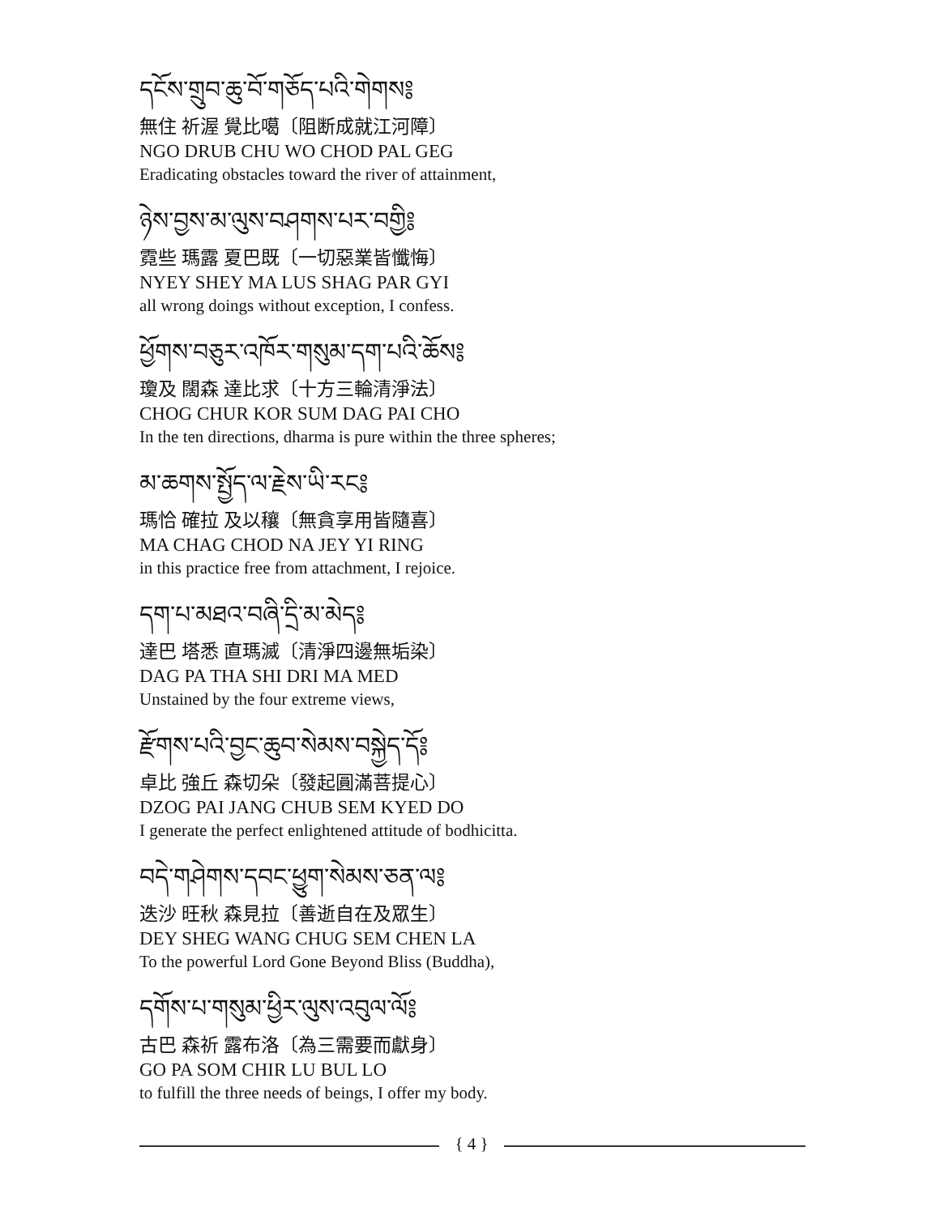དངོས་གྲུབ་ཆུ་བོ་གཅོད་པའི་གེགས༔
無住 祈渥 覺比噶〔阻断成就江河障〕
NGO DRUB CHU WO CHOD PAL GEG
Eradicating obstacles toward the river of attainment,
ཉེས་བྱས་མ་ལུས་བཤགས་པར་བགྱི༔
霓些 瑪露 夏巴既〔一切惡業皆懺悔〕
NYEY SHEY MA LUS SHAG PAR GYI
all wrong doings without exception, I confess.
ཕྱོགས་བཅུར་འཁོར་གསུམ་དག་པའི་ཆོས༔
瓊及 闊森 達比求〔十方三輪清淨法〕
CHOG CHUR KOR SUM DAG PAI CHO
In the ten directions, dharma is pure within the three spheres;
མ་ཆགས་སྤྱོད་ལ་རྗེས་ཡི་རང༔
瑪恰 確拉 及以穰〔無貪享用皆隨喜〕
MA CHAG CHOD NA JEY YI RING
in this practice free from attachment, I rejoice.
དག་པ་མཐའ་བཞི་དྲི་མ་མེད༔
達巴 塔悉 直瑪滅〔清淨四邊無垢染〕
DAG PA THA SHI DRI MA MED
Unstained by the four extreme views,
རྫོགས་པའི་བྱང་ཆུབ་སེམས་བསྐྱེད་དོ༔
卓比 強丘 森切朵〔發起圓滿菩提心〕
DZOG PAI JANG CHUB SEM KYED DO
I generate the perfect enlightened attitude of bodhicitta.
བདེ་གཤེགས་དབང་ཕྱུག་སེམས་ཅན་ལ༔
迭沙 旺秋 森見拉〔善逝自在及眾生〕
DEY SHEG WANG CHUG SEM CHEN LA
To the powerful Lord Gone Beyond Bliss (Buddha),
དགོས་པ་གསུམ་ཕྱིར་ལུས་འབུལ་ལོ༔
古巴 森祈 露布洛〔為三需要而獻身〕
GO PA SOM CHIR LU BUL LO
to fulfill the three needs of beings, I offer my body.
{ 4 }